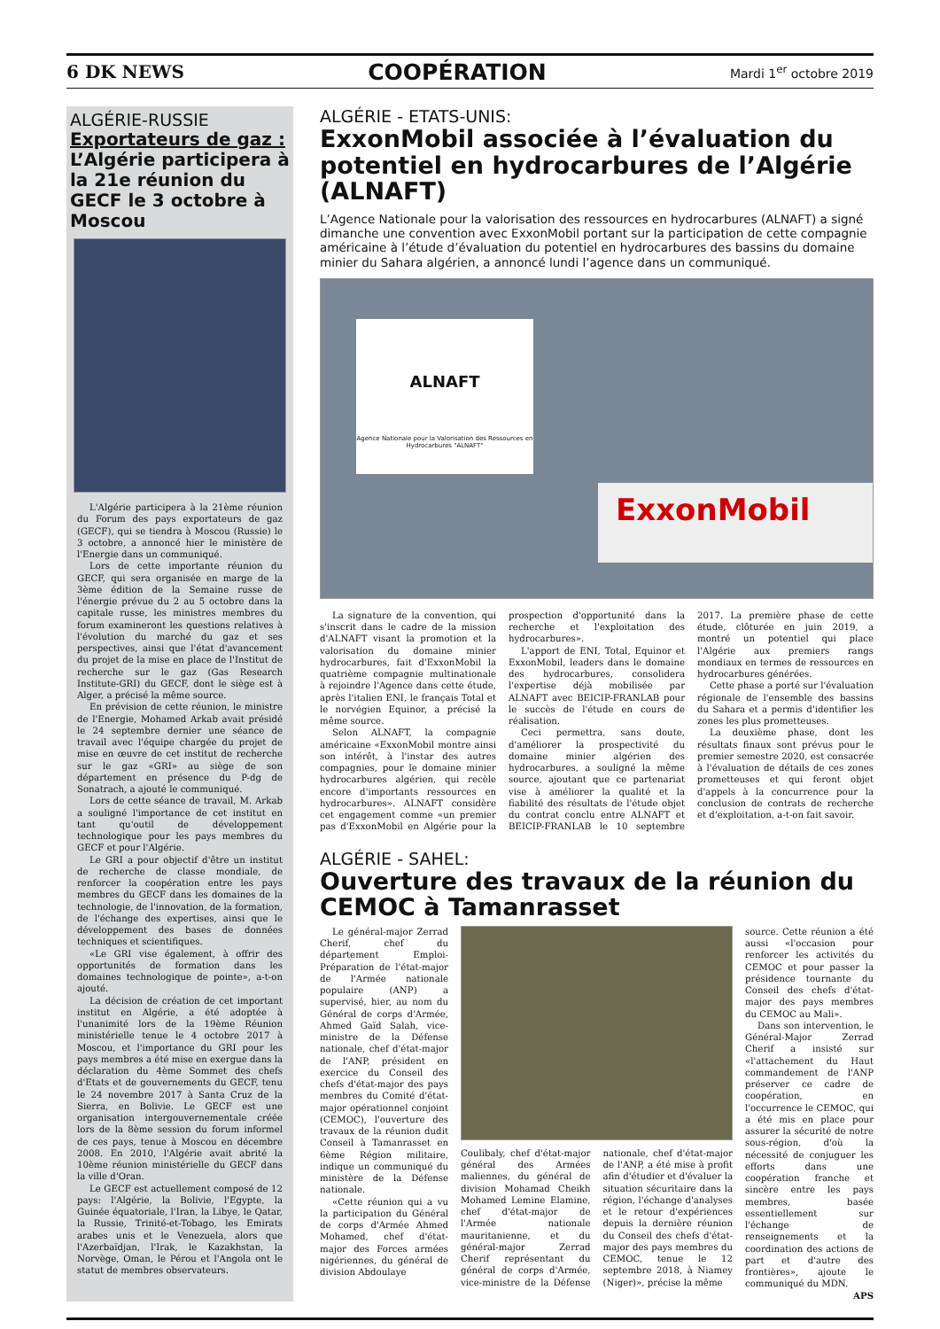6 DK NEWS COOPÉRATION Mardi 1<sup>er</sup> octobre 2019
ALGÉRIE-RUSSIE
Exportateurs de gaz :
L’Algérie participera à la 21e réunion du GECF le 3 octobre à Moscou
L'Algérie participera à la 21ème réunion du Forum des pays exportateurs de gaz (GECF), qui se tiendra à Moscou (Russie) le 3 octobre, a annoncé hier le ministère de l'Energie dans un communiqué.
Lors de cette importante réunion du GECF, qui sera organisée en marge de la 3ème édition de la Semaine russe de l'énergie prévue du 2 au 5 octobre dans la capitale russe, les ministres membres du forum examineront les questions relatives à l'évolution du marché du gaz et ses perspectives, ainsi que l'état d'avancement du projet de la mise en place de l'Institut de recherche sur le gaz (Gas Research Institute-GRI) du GECF, dont le siège est à Alger, a précisé la même source.
En prévision de cette réunion, le ministre de l'Energie, Mohamed Arkab avait présidé le 24 septembre dernier une séance de travail avec l'équipe chargée du projet de mise en œuvre de cet institut de recherche sur le gaz «GRI» au siège de son département en présence du P-dg de Sonatrach, a ajouté le communiqué.
Lors de cette séance de travail, M. Arkab a souligné l'importance de cet institut en tant qu'outil de développement technologique pour les pays membres du GECF et pour l'Algérie.
Le GRI a pour objectif d'être un institut de recherche de classe mondiale, de renforcer la coopération entre les pays membres du GECF dans les domaines de la technologie, de l'innovation, de la formation, de l'échange des expertises, ainsi que le développement des bases de données techniques et scientifiques.
«Le GRI vise également, à offrir des opportunités de formation dans les domaines technologique de pointe», a-t-on ajouté.
La décision de création de cet important institut en Algérie, a été adoptée à l'unanimité lors de la 19ème Réunion ministérielle tenue le 4 octobre 2017 à Moscou, et l'importance du GRI pour les pays membres a été mise en exergue dans la déclaration du 4ème Sommet des chefs d'Etats et de gouvernements du GECF, tenu le 24 novembre 2017 à Santa Cruz de la Sierra, en Bolivie. Le GECF est une organisation intergouvernementale créée lors de la 8ème session du forum informel de ces pays, tenue à Moscou en décembre 2008. En 2010, l'Algérie avait abrité la 10ème réunion ministérielle du GECF dans la ville d'Oran.
Le GECF est actuellement composé de 12 pays: l'Algérie, la Bolivie, l'Egypte, la Guinée équatoriale, l'Iran, la Libye, le Qatar, la Russie, Trinité-et-Tobago, les Emirats arabes unis et le Venezuela, alors que l'Azerbaïdjan, l'Irak, le Kazakhstan, la Norvège, Oman, le Pérou et l'Angola ont le statut de membres observateurs.
ALGÉRIE - ETATS-UNIS:
ExxonMobil associée à l’évaluation du potentiel en hydrocarbures de l’Algérie (ALNAFT)
L’Agence Nationale pour la valorisation des ressources en hydrocarbures (ALNAFT) a signé dimanche une convention avec ExxonMobil portant sur la participation de cette compagnie américaine à l’étude d’évaluation du potentiel en hydrocarbures des bassins du domaine minier du Sahara algérien, a annoncé lundi l’agence dans un communiqué.
ALNAFT
Agence Nationale pour la Valorisation des Ressources en Hydrocarbures "ALNAFT"
ExxonMobil
La signature de la convention, qui s'inscrit dans le cadre de la mission d'ALNAFT visant la promotion et la valorisation du domaine minier hydrocarbures, fait d'ExxonMobil la quatrième compagnie multinationale à rejoindre l'Agence dans cette étude, après l'italien ENI, le français Total et le norvégien Equinor, a précisé la même source.
Selon ALNAFT, la compagnie américaine «ExxonMobil montre ainsi son intérêt, à l'instar des autres compagnies, pour le domaine minier hydrocarbures algérien, qui recèle encore d'importants ressources en hydrocarbures». ALNAFT considère cet engagement comme «un premier pas d'ExxonMobil en Algérie pour la prospection d'opportunité dans la recherche et l'exploitation des hydrocarbures».
L'apport de ENI, Total, Equinor et ExxonMobil, leaders dans le domaine des hydrocarbures, consolidera l'expertise déjà mobilisée par ALNAFT avec BEICIP-FRANLAB pour le succès de l'étude en cours de réalisation.
Ceci permettra, sans doute, d'améliorer la prospectivité du domaine minier algérien des hydrocarbures, a souligné la même source, ajoutant que ce partenariat vise à améliorer la qualité et la fiabilité des résultats de l'étude objet du contrat conclu entre ALNAFT et BEICIP-FRANLAB le 10 septembre 2017. La première phase de cette étude, clôturée en juin 2019, a montré un potentiel qui place l'Algérie aux premiers rangs mondiaux en termes de ressources en hydrocarbures générées.
Cette phase a porté sur l'évaluation régionale de l'ensemble des bassins du Sahara et a permis d'identifier les zones les plus prometteuses.
La deuxième phase, dont les résultats finaux sont prévus pour le premier semestre 2020, est consacrée à l'évaluation de détails de ces zones prometteuses et qui feront objet d'appels à la concurrence pour la conclusion de contrats de recherche et d'exploitation, a-t-on fait savoir.
ALGÉRIE - SAHEL:
Ouverture des travaux de la réunion du CEMOC à Tamanrasset
Le général-major Zerrad Cherif, chef du département Emploi-Préparation de l'état-major de l'Armée nationale populaire (ANP) a supervisé, hier, au nom du Général de corps d'Armée, Ahmed Gaïd Salah, vice-ministre de la Défense nationale, chef d'état-major de l'ANP, président en exercice du Conseil des chefs d'état-major des pays membres du Comité d'état-major opérationnel conjoint (CEMOC), l'ouverture des travaux de la réunion dudit Conseil à Tamanrasset en 6ème Région militaire, indique un communiqué du ministère de la Défense nationale.
«Cette réunion qui a vu la participation du Général de corps d'Armée Ahmed Mohamed, chef d'état-major des Forces armées nigériennes, du général de division Abdoulaye
Coulibaly, chef d'état-major général des Armées maliennes, du général de division Mohamad Cheikh Mohamed Lemine Elamine, chef d'état-major de l'Armée nationale mauritanienne, et du général-major Zerrad Cherif représentant du général de corps d'Armée, vice-ministre de la Défense nationale, chef d'état-major de l'ANP, a été mise à profit afin d'étudier et d'évaluer la situation sécuritaire dans la région, l'échange d'analyses et le retour d'expériences depuis la dernière réunion du Conseil des chefs d'état-major des pays membres du CEMOC, tenue le 12 septembre 2018, à Niamey (Niger)», précise la même
source. Cette réunion a été aussi «l'occasion pour renforcer les activités du CEMOC et pour passer la présidence tournante du Conseil des chefs d'état-major des pays membres du CEMOC au Mali».
Dans son intervention, le Général-Major Zerrad Cherif a insisté sur «l'attachement du Haut commandement de l'ANP préserver ce cadre de coopération, en l'occurrence le CEMOC, qui a été mis en place pour assurer la sécurité de notre sous-région, d'où la nécessité de conjuguer les efforts dans une coopération franche et sincère entre les pays membres, basée essentiellement sur l'échange de renseignements et la coordination des actions de part et d'autre des frontières», ajoute le communiqué du MDN.
APS